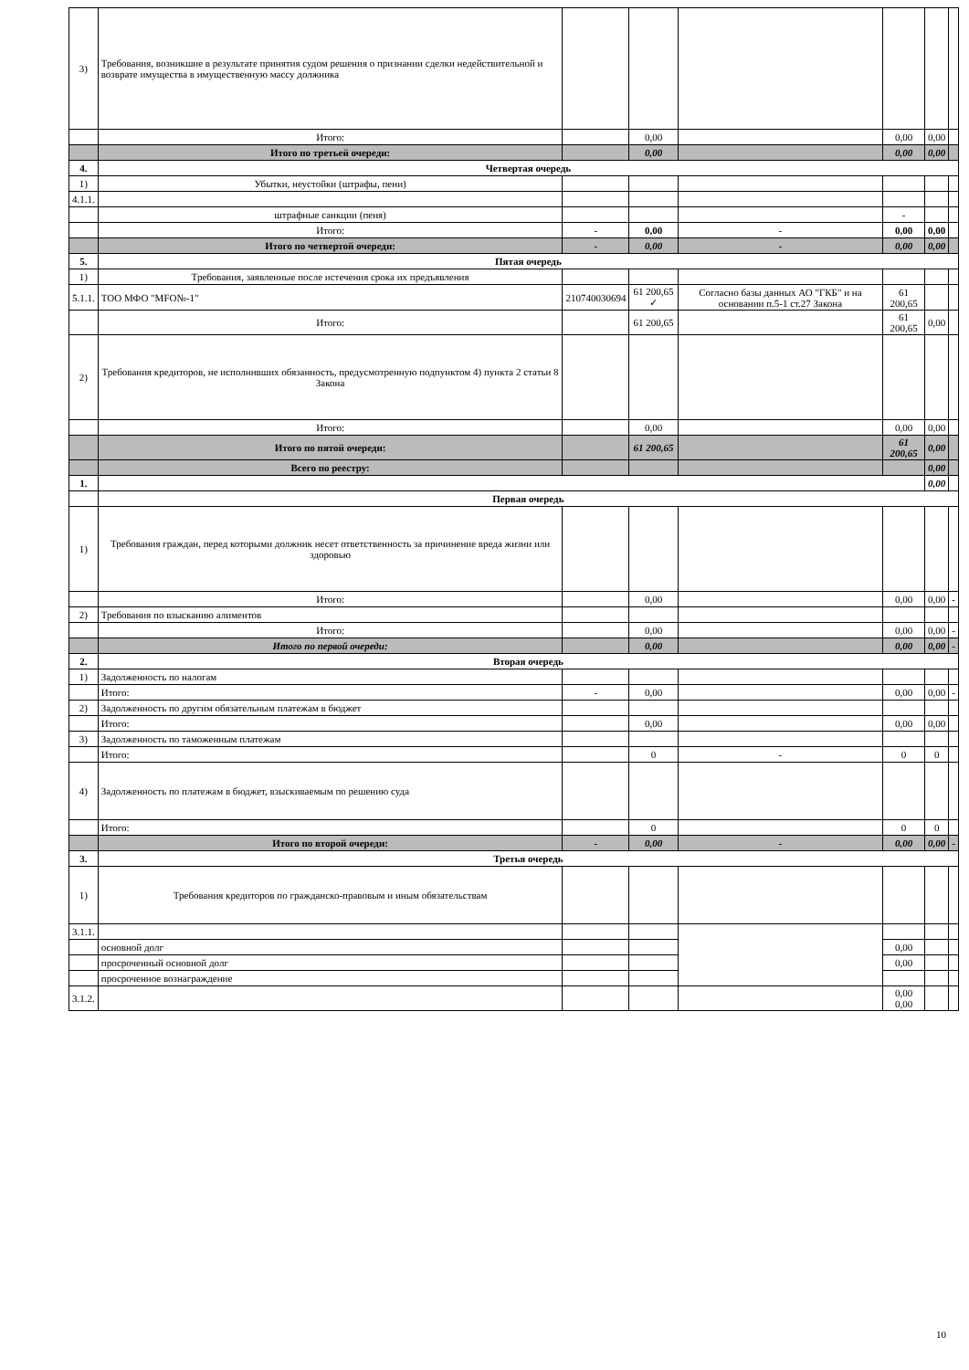| 3) | Требования, возникшие в результате принятия судом решения о признании сделки недействительной и возврате имущества в имущественную массу должника | | | | | | |
| | Итого: | | 0,00 | | 0,00 | 0,00 | |
| | Итого по третьей очереди: | | 0,00 | | 0,00 | 0,00 | |
| 4. | Четвертая очередь | | | | | | |
| 1) | Убытки, неустойки (штрафы, пени) | | | | | | |
| 4.1.1. | | | | | | | |
| | штрафные санкции (пеня) | | | | - | | |
| | Итого: | - | 0,00 | - | 0,00 | 0,00 | |
| | Итого по четвертой очереди: | - | 0,00 | - | 0,00 | 0,00 | |
| 5. | Пятая очередь | | | | | | |
| 1) | Требования, заявленные после истечения срока их предъявления | | | | | | |
| 5.1.1. | ТОО МФО "MFO№-1" | 210740030694 | 61 200,65 ✓ | Согласно базы данных АО "ГКБ" и на основании п.5-1 ст.27 Закона | 61 200,65 | | |
| | Итого: | | 61 200,65 | | 61 200,65 | 0,00 | |
| 2) | Требования кредиторов, не исполнивших обязанность, предусмотренную подпунктом 4) пункта 2 статьи 8 Закона | | | | | | |
| | Итого: | | 0,00 | | 0,00 | 0,00 | |
| | Итого по пятой очереди: | | 61 200,65 | | 61 200,65 | 0,00 | |
| | Всего по реестру: | | | | | 0,00 | |
| 1. | | | | | | 0,00 | |
| | Первая очередь | | | | | | |
| 1) | Требования граждан, перед которыми должник несет ответственность за причинение вреда жизни или здоровью | | | | | | |
| | Итого: | | 0,00 | | 0,00 | 0,00 | - |
| 2) | Требования по взысканию алиментов | | | | | | |
| | Итого: | | 0,00 | | 0,00 | 0,00 | - |
| | Итого по первой очереди: | | 0,00 | | 0,00 | 0,00 | - |
| 2. | Вторая очередь | | | | | | |
| 1) | Задолженность по налогам | | | | | | |
| | Итого: | - | 0,00 | | 0,00 | 0,00 | - |
| 2) | Задолженность по другим обязательным платежам в бюджет | | | | | | |
| | Итого: | | 0,00 | | 0,00 | 0,00 | |
| 3) | Задолженность по таможенным платежам | | | | | | |
| | Итого: | | 0 | - | 0 | 0 | |
| 4) | Задолженность по платежам в бюджет, взыскиваемым по решению суда | | | | | | |
| | Итого: | | 0 | | 0 | 0 | |
| | Итого по второй очереди: | - | 0,00 | - | 0,00 | 0,00 | - |
| 3. | Третья очередь | | | | | | |
| 1) | Требования кредиторов по гражданско-правовым и иным обязательствам | | | | | | |
| 3.1.1. | | | | | | | |
| | основной долг | | | | 0,00 | | |
| | просроченный основной долг | | | | 0,00 | | |
| | просроченное вознаграждение | | | | | | |
| 3.1.2. | | | | | 0,00 0,00 | | |
10